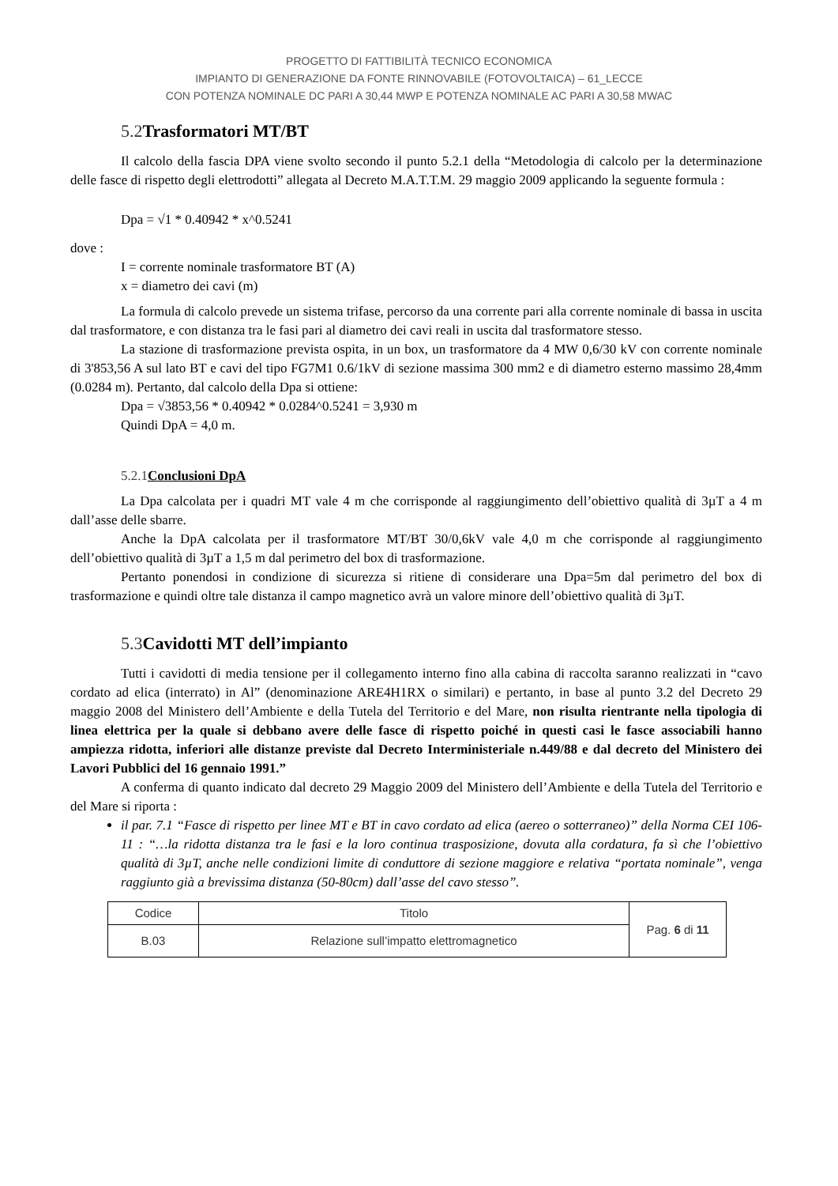PROGETTO DI FATTIBILITÀ TECNICO ECONOMICA
IMPIANTO DI GENERAZIONE DA FONTE RINNOVABILE (FOTOVOLTAICA) – 61_LECCE
CON POTENZA NOMINALE DC PARI A 30,44 MWP E POTENZA NOMINALE AC PARI A 30,58 MWAC
5.2 Trasformatori MT/BT
Il calcolo della fascia DPA viene svolto secondo il punto 5.2.1 della “Metodologia di calcolo per la determinazione delle fasce di rispetto degli elettrodotti” allegata al Decreto M.A.T.T.M. 29 maggio 2009 applicando la seguente formula :
Dpa = √1 * 0.40942 * x^0.5241
dove :
I = corrente nominale trasformatore BT (A)
x = diametro dei cavi (m)
La formula di calcolo prevede un sistema trifase, percorso da una corrente pari alla corrente nominale di bassa in uscita dal trasformatore, e con distanza tra le fasi pari al diametro dei cavi reali in uscita dal trasformatore stesso.
La stazione di trasformazione prevista ospita, in un box, un trasformatore da 4 MW 0,6/30 kV con corrente nominale di 3'853,56 A sul lato BT e cavi del tipo FG7M1 0.6/1kV di sezione massima 300 mm2 e di diametro esterno massimo 28,4mm (0.0284 m). Pertanto, dal calcolo della Dpa si ottiene:
Dpa = √3853,56 * 0.40942 * 0.0284^0.5241 = 3,930 m
Quindi DpA = 4,0 m.
5.2.1 Conclusioni DpA
La Dpa calcolata per i quadri MT vale 4 m che corrisponde al raggiungimento dell’obiettivo qualità di 3µT a 4 m dall’asse delle sbarre.
Anche la DpA calcolata per il trasformatore MT/BT 30/0,6kV vale 4,0 m che corrisponde al raggiungimento dell’obiettivo qualità di 3µT a 1,5 m dal perimetro del box di trasformazione.
Pertanto ponendosi in condizione di sicurezza si ritiene di considerare una Dpa=5m dal perimetro del box di trasformazione e quindi oltre tale distanza il campo magnetico avrà un valore minore dell’obiettivo qualità di 3µT.
5.3 Cavidotti MT dell’impianto
Tutti i cavidotti di media tensione per il collegamento interno fino alla cabina di raccolta saranno realizzati in “cavo cordato ad elica (interrato) in Al” (denominazione ARE4H1RX o similari) e pertanto, in base al punto 3.2 del Decreto 29 maggio 2008 del Ministero dell’Ambiente e della Tutela del Territorio e del Mare, non risulta rientrante nella tipologia di linea elettrica per la quale si debbano avere delle fasce di rispetto poiché in questi casi le fasce associabili hanno ampiezza ridotta, inferiori alle distanze previste dal Decreto Interministeriale n.449/88 e dal decreto del Ministero dei Lavori Pubblici del 16 gennaio 1991.”
A conferma di quanto indicato dal decreto 29 Maggio 2009 del Ministero dell’Ambiente e della Tutela del Territorio e del Mare si riporta :
il par. 7.1 “Fasce di rispetto per linee MT e BT in cavo cordato ad elica (aereo o sotterraneo)” della Norma CEI 106-11 : “…la ridotta distanza tra le fasi e la loro continua trasposizione, dovuta alla cordatura, fa sì che l’obiettivo qualità di 3µT, anche nelle condizioni limite di conduttore di sezione maggiore e relativa “portata nominale”, venga raggiunto già a brevissima distanza (50-80cm) dall’asse del cavo stesso”.
| Codice | Titolo | Pag. 6 di 11 |
| B.03 | Relazione sull’impatto elettromagnetico | |